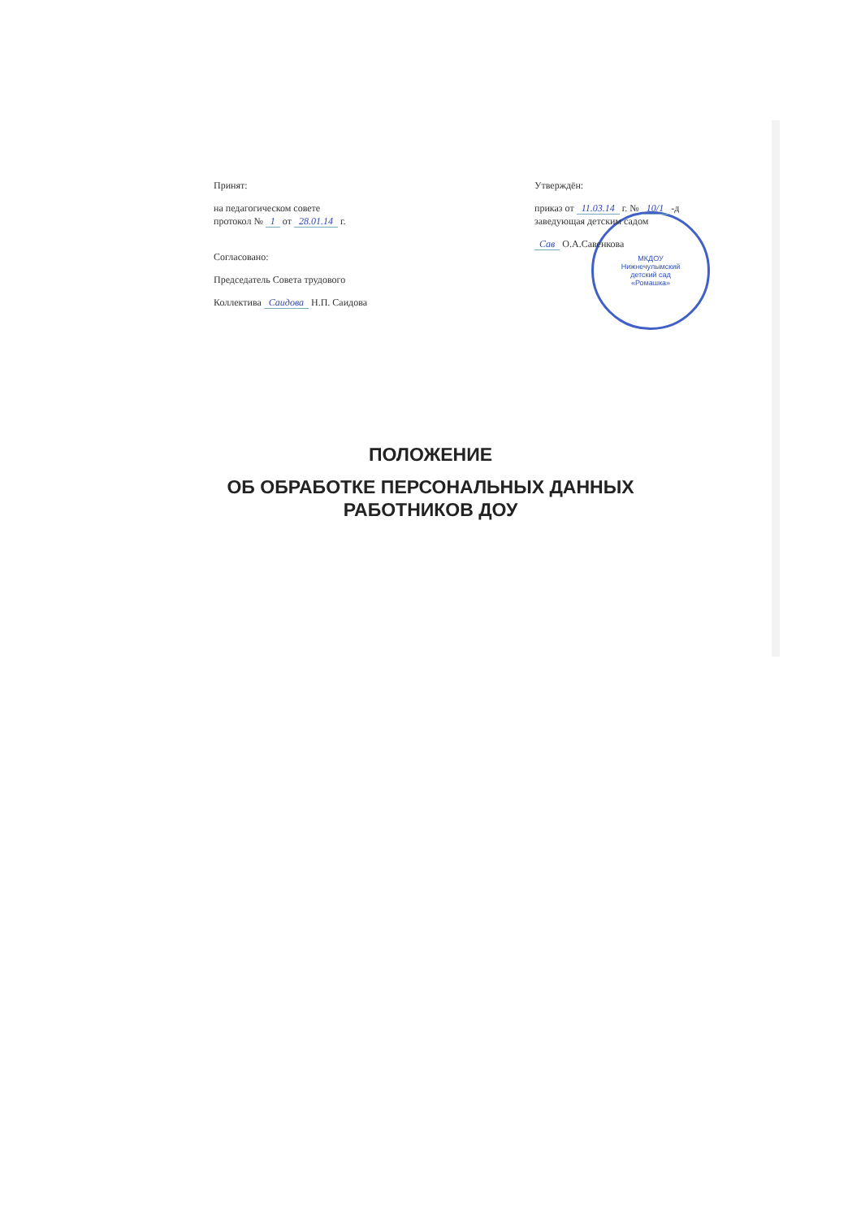МКДОУ
Нижнечулымский
детский сад
«Ромашка»
Принят:
на педагогическом совете
протокол № 1 от 28.01.14 г.
Согласовано:
Председатель Совета трудового
Коллектива Саидова Н.П. Саидова
Утверждён:
приказ от 11.03.14 г. № 10/1 -д
заведующая детским садом
Сав О.А.Савенкова
ПОЛОЖЕНИЕ
ОБ ОБРАБОТКЕ ПЕРСОНАЛЬНЫХ ДАННЫХ
РАБОТНИКОВ ДОУ